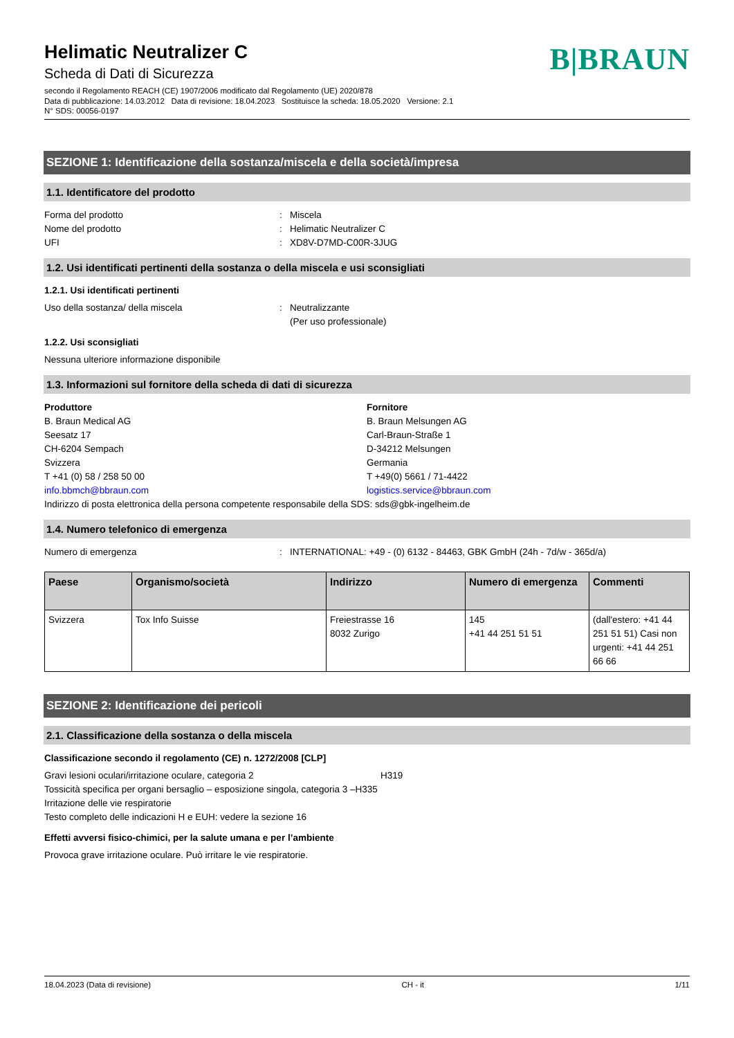Helimatic Neutralizer C
Scheda di Dati di Sicurezza
B|BRAUN
secondo il Regolamento REACH (CE) 1907/2006 modificato dal Regolamento (UE) 2020/878
Data di pubblicazione: 14.03.2012 Data di revisione: 18.04.2023 Sostituisce la scheda: 18.05.2020 Versione: 2.1
N° SDS: 00056-0197
SEZIONE 1: Identificazione della sostanza/miscela e della società/impresa
1.1. Identificatore del prodotto
Forma del prodotto: Miscela
Nome del prodotto: Helimatic Neutralizer C
UFI: XD8V-D7MD-C00R-3JUG
1.2. Usi identificati pertinenti della sostanza o della miscela e usi sconsigliati
1.2.1. Usi identificati pertinenti
Uso della sostanza/ della miscela: Neutralizzante
(Per uso professionale)
1.2.2. Usi sconsigliati
Nessuna ulteriore informazione disponibile
1.3. Informazioni sul fornitore della scheda di dati di sicurezza
Produttore
B. Braun Medical AG
Seesatz 17
CH-6204 Sempach
Svizzera
T +41 (0) 58 / 258 50 00
info.bbmch@bbraun.com
Fornitore
B. Braun Melsungen AG
Carl-Braun-Straße 1
D-34212 Melsungen
Germania
T +49(0) 5661 / 71-4422
logistics.service@bbraun.com
Indirizzo di posta elettronica della persona competente responsabile della SDS: sds@gbk-ingelheim.de
1.4. Numero telefonico di emergenza
Numero di emergenza: INTERNATIONAL: +49 - (0) 6132 - 84463, GBK GmbH (24h - 7d/w - 365d/a)
| Paese | Organismo/società | Indirizzo | Numero di emergenza | Commenti |
| --- | --- | --- | --- | --- |
| Svizzera | Tox Info Suisse | Freiestrasse 16 8032 Zurigo | 145 +41 44 251 51 51 | (dall'estero: +41 44 251 51 51) Casi non urgenti: +41 44 251 66 66 |
SEZIONE 2: Identificazione dei pericoli
2.1. Classificazione della sostanza o della miscela
Classificazione secondo il regolamento (CE) n. 1272/2008 [CLP]
Gravi lesioni oculari/irritazione oculare, categoria 2 H319
Tossicità specifica per organi bersaglio – esposizione singola, categoria 3 – H335
Irritazione delle vie respiratorie
Testo completo delle indicazioni H e EUH: vedere la sezione 16
Effetti avversi fisico-chimici, per la salute umana e per l’ambiente
Provoca grave irritazione oculare. Può irritare le vie respiratorie.
18.04.2023 (Data di revisione) CH - it 1/11